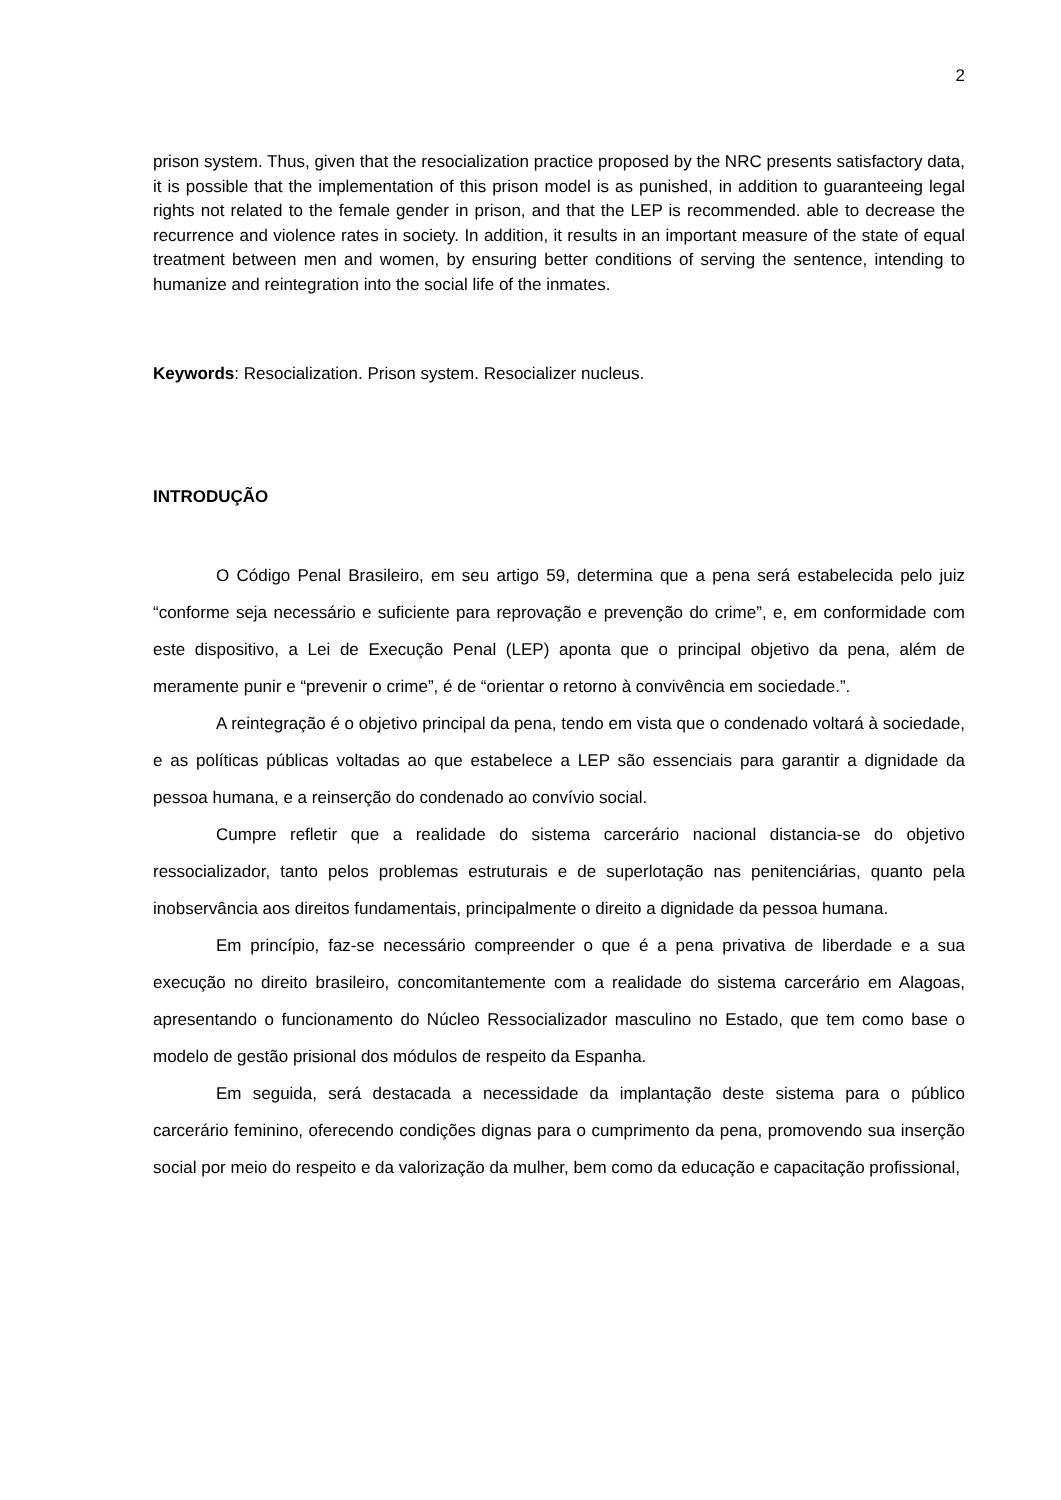2
prison system. Thus, given that the resocialization practice proposed by the NRC presents satisfactory data, it is possible that the implementation of this prison model is as punished, in addition to guaranteeing legal rights not related to the female gender in prison, and that the LEP is recommended. able to decrease the recurrence and violence rates in society. In addition, it results in an important measure of the state of equal treatment between men and women, by ensuring better conditions of serving the sentence, intending to humanize and reintegration into the social life of the inmates.
Keywords: Resocialization. Prison system. Resocializer nucleus.
INTRODUÇÃO
O Código Penal Brasileiro, em seu artigo 59, determina que a pena será estabelecida pelo juiz “conforme seja necessário e suficiente para reprovação e prevenção do crime”, e, em conformidade com este dispositivo, a Lei de Execução Penal (LEP) aponta que o principal objetivo da pena, além de meramente punir e “prevenir o crime”, é de “orientar o retorno à convivência em sociedade.”.
A reintegração é o objetivo principal da pena, tendo em vista que o condenado voltará à sociedade, e as políticas públicas voltadas ao que estabelece a LEP são essenciais para garantir a dignidade da pessoa humana, e a reinserção do condenado ao convívio social.
Cumpre refletir que a realidade do sistema carcerário nacional distancia-se do objetivo ressocializador, tanto pelos problemas estruturais e de superlotação nas penitenciárias, quanto pela inobservância aos direitos fundamentais, principalmente o direito a dignidade da pessoa humana.
Em princípio, faz-se necessário compreender o que é a pena privativa de liberdade e a sua execução no direito brasileiro, concomitantemente com a realidade do sistema carcerário em Alagoas, apresentando o funcionamento do Núcleo Ressocializador masculino no Estado, que tem como base o modelo de gestão prisional dos módulos de respeito da Espanha.
Em seguida, será destacada a necessidade da implantação deste sistema para o público carcerário feminino, oferecendo condições dignas para o cumprimento da pena, promovendo sua inserção social por meio do respeito e da valorização da mulher, bem como da educação e capacitação profissional,